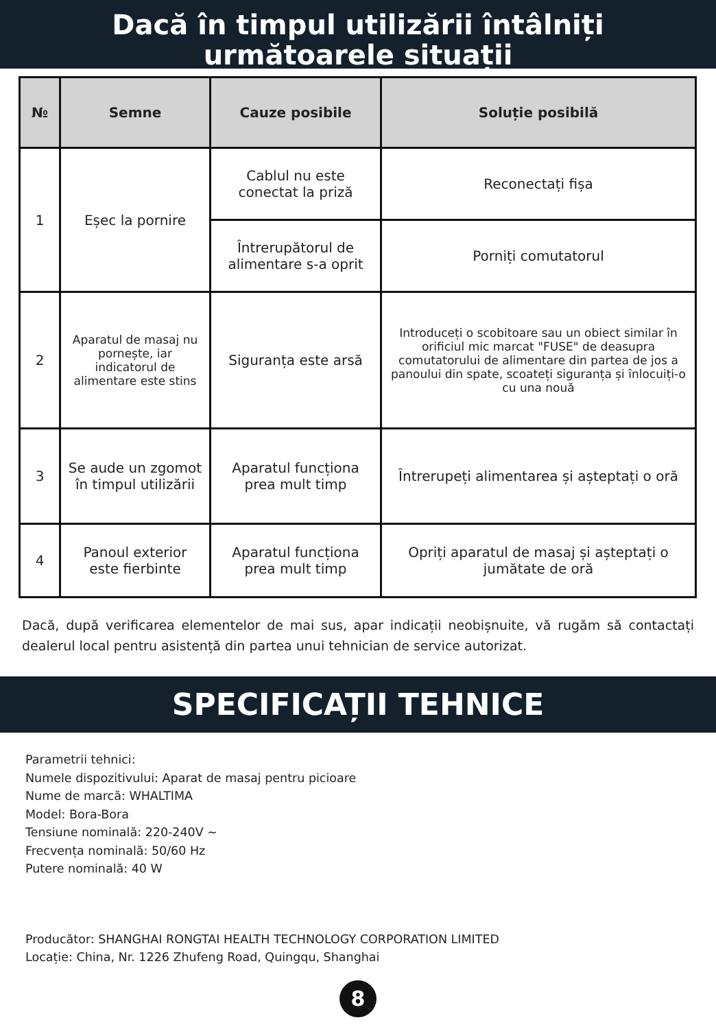Dacă în timpul utilizării întâlniți
următoarele situații
| № | Semne | Cauze posibile | Soluție posibilă |
| --- | --- | --- | --- |
| 1 | Eșec la pornire | Cablul nu este conectat la priză | Reconectați fișa |
| | | Întrerupătorul de alimentare s-a oprit | Porniți comutatorul |
| 2 | Aparatul de masaj nu pornește, iar indicatorul de alimentare este stins | Siguranța este arsă | Introduceți o scobitoare sau un obiect similar în orificiul mic marcat "FUSE" de deasupra comutatorului de alimentare din partea de jos a panoului din spate, scoateți siguranța și înlocuiți-o cu una nouă |
| 3 | Se aude un zgomot în timpul utilizării | Aparatul funcționa prea mult timp | Întrerupeți alimentarea și așteptați o oră |
| 4 | Panoul exterior este fierbinte | Aparatul funcționa prea mult timp | Opriți aparatul de masaj și așteptați o jumătate de oră |
Dacă, după verificarea elementelor de mai sus, apar indicații neobișnuite, vă rugăm să contactați dealerul local pentru asistență din partea unui tehnician de service autorizat.
SPECIFICAȚII TEHNICE
Parametrii tehnici:
Numele dispozitivului: Aparat de masaj pentru picioare
Nume de marcă: WHALTIMA
Model: Bora-Bora
Tensiune nominală: 220-240V ~
Frecvența nominală: 50/60 Hz
Putere nominală: 40 W
Producător: SHANGHAI RONGTAI HEALTH TECHNOLOGY CORPORATION LIMITED
Locație: China, Nr. 1226 Zhufeng Road, Quingqu, Shanghai
8